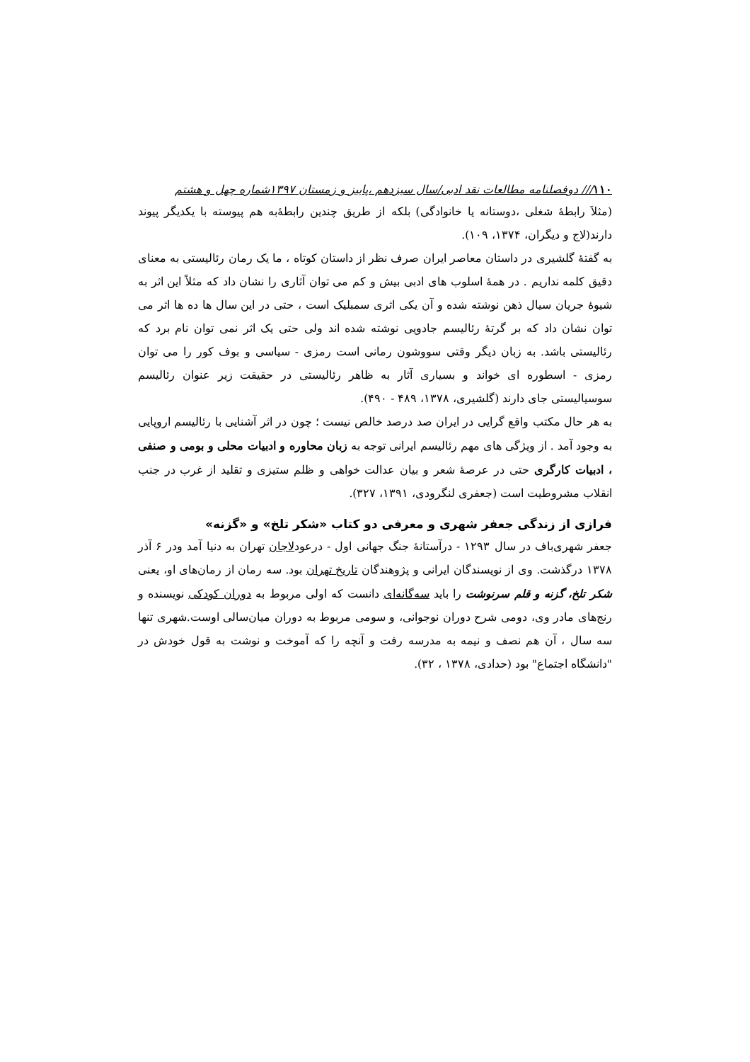۱۱۰/// دوفصلنامه مطالعات نقد ادبی/سال سیزدهم ،پاییز و زمستان ۱۳۹۷شماره چهل و هشتم
(مثلاَ رابطۀ شغلی ،دوستانه یا خانوادگی) بلکه از طریق چندین رابطۀبه هم پیوسته با یکدیگر پیوند دارند(لاج و دیگران، ۱۳۷۴، ۱۰۹).
به گفتۀ گلشیری در داستان معاصر ایران صرف نظر از داستان کوتاه ، ما یک رمان رئالیستی به معنای دقیق کلمه نداریم . در همۀ اسلوب های ادبی بیش و کم می توان آثاری را نشان داد که مثلاً این اثر به شیوۀ جریان سیال ذهن نوشته شده و آن یکی اثری سمبلیک است ، حتی در این سال ها ده ها اثر می توان نشان داد که بر گرتۀ رئالیسم جادویی نوشته شده اند ولی حتی یک اثر نمی توان نام برد که رئالیستی باشد. به زبان دیگر وقتی سووشون رمانی است رمزی - سیاسی و بوف کور را می توان رمزی - اسطوره ای خواند و بسیاری آثار به ظاهر رئالیستی در حقیقت زیر عنوان رئالیسم سوسیالیستی جای دارند (گلشیری، ۱۳۷۸، ۴۸۹ - ۴۹۰).
به هر حال مکتب واقع گرایی در ایران صد درصد خالص نیست ؛ چون در اثر آشنایی با رئالیسم اروپایی به وجود آمد . از ویژگی های مهم رئالیسم ایرانی توجه به زبان محاوره و ادبیات محلی و بومی و صنفی ، ادبیات کارگری حتی در عرصۀ شعر و بیان عدالت خواهی و ظلم ستیزی و تقلید از غرب در جنب انقلاب مشروطیت است (جعفری لنگرودی، ۱۳۹۱، ۳۲۷).
فرازی از زندگی جعفر شهری و معرفی دو کتاب «شکر تلخ» و «گزنه»
جعفر شهری‌باف در سال ۱۲۹۳ - درآستانۀ جنگ جهانی اول - درعودلاجان تهران به دنیا آمد ودر ۶ آذر ۱۳۷۸ درگذشت. وی از نویسندگان ایرانی و پژوهندگان تاریخ تهران بود. سه رمان از رمان‌های او، یعنی شکر تلخ، گزنه و قلم سرنوشت را باید سه‌گانه‌ای دانست که اولی مربوط به دوران کودکی نویسنده و رنج‌های مادر وی، دومی شرح دوران نوجوانی، و سومی مربوط به دوران میان‌سالی اوست.شهری تنها سه سال ، آن هم نصف و نیمه به مدرسه رفت و آنچه را که آموخت و نوشت به قول خودش در "دانشگاه اجتماع" بود (حدادی، ۱۳۷۸ ، ۳۲).